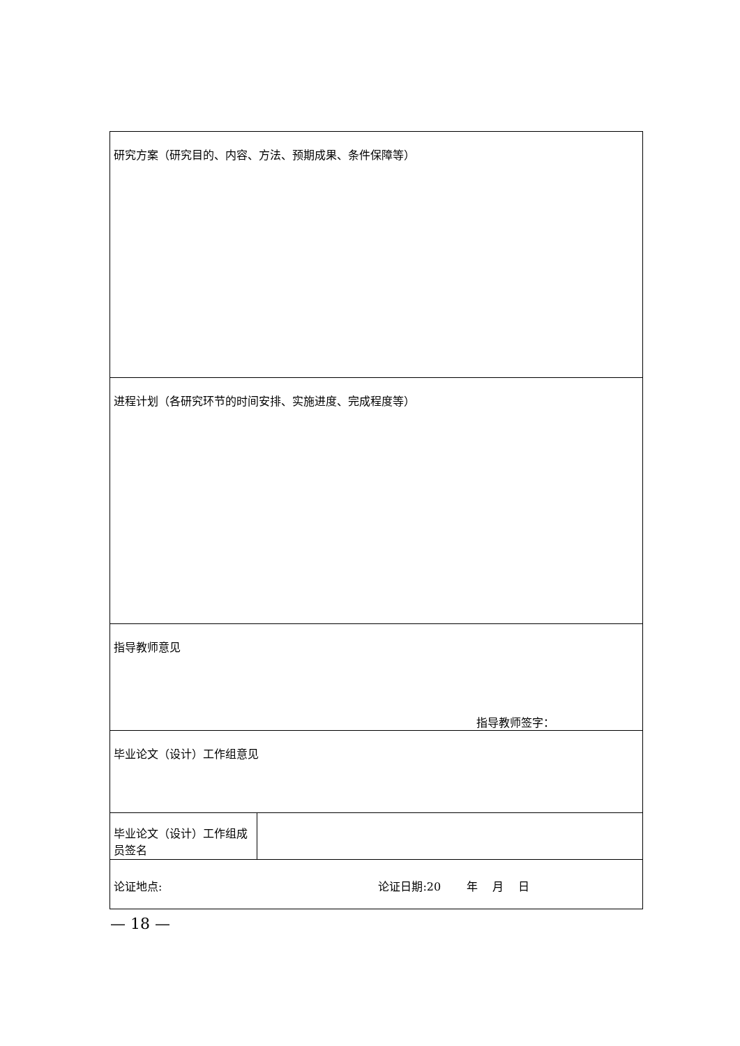| 研究方案（研究目的、内容、方法、预期成果、条件保障等） | |
| 进程计划（各研究环节的时间安排、实施进度、完成程度等） | |
| 指导教师意见 指导教师签字： | |
| 毕业论文（设计）工作组意见 | |
| 毕业论文（设计）工作组成员签名 | |
| 论证地点: 论证日期:20 年 月 日 | |
— 18 —